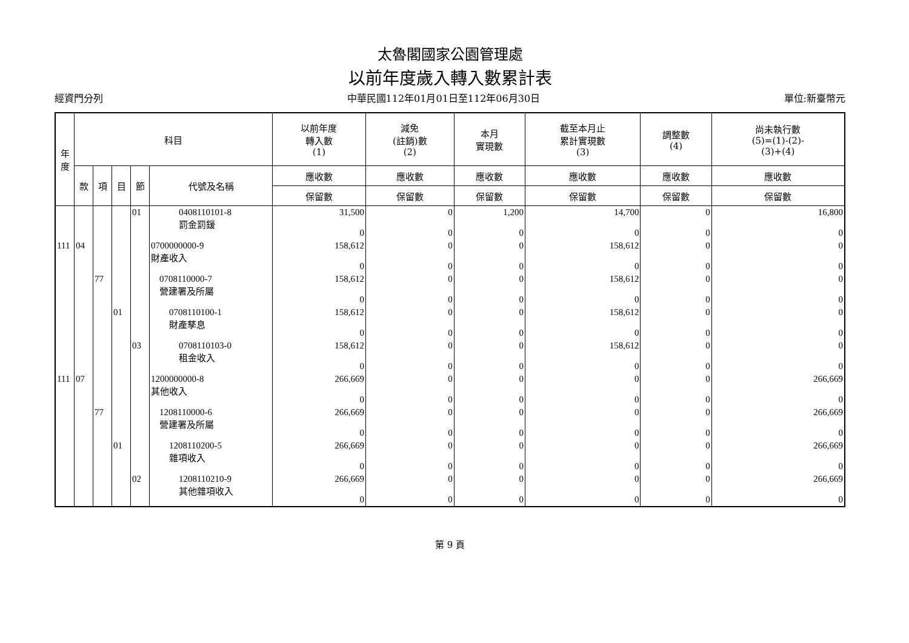太魯閣國家公園管理處
以前年度歲入轉入數累計表
經資門分列 中華民國112年01月01日至112年06月30日 單位:新臺幣元
| 年 度 | 科目 | | | | | 以前年度 轉入數 (1) | 減免 (註銷)數 (2) | 本月 實現數 | 截至本月止 累計實現數 (3) | 調整數 (4) | 尚未執行數 (5)=(1)-(2)- (3)+(4) |
| --- | --- | --- | --- | --- | --- | --- | --- | --- | --- | --- | --- |
| | 款 | 項 | 目 | 節 | 代號及名稱 | 應收數 | 應收數 | 應收數 | 應收數 | 應收數 | 應收數 |
| | | | | | | 保留數 | 保留數 | 保留數 | 保留數 | 保留數 | 保留數 |
| | | | | 01 | 0408110101-8 罰金罰鍰 | 31,500 0 | 0 0 | 1,200 0 | 14,700 0 | 0 0 | 16,800 0 |
| 111 | 04 | | | | 0700000000-9 財產收入 | 158,612 0 | 0 0 | 0 0 | 158,612 0 | 0 0 | 0 0 |
| | | 77 | | | 0708110000-7 營建署及所屬 | 158,612 0 | 0 0 | 0 0 | 158,612 0 | 0 0 | 0 0 |
| | | | 01 | | 0708110100-1 財產孳息 | 158,612 0 | 0 0 | 0 0 | 158,612 0 | 0 0 | 0 0 |
| | | | | 03 | 0708110103-0 租金收入 | 158,612 0 | 0 0 | 0 0 | 158,612 0 | 0 0 | 0 0 |
| 111 | 07 | | | | 1200000000-8 其他收入 | 266,669 0 | 0 0 | 0 0 | 0 0 | 0 0 | 266,669 0 |
| | | 77 | | | 1208110000-6 營建署及所屬 | 266,669 0 | 0 0 | 0 0 | 0 0 | 0 0 | 266,669 0 |
| | | | 01 | | 1208110200-5 雜項收入 | 266,669 0 | 0 0 | 0 0 | 0 0 | 0 0 | 266,669 0 |
| | | | | 02 | 1208110210-9 其他雜項收入 | 266,669 0 | 0 0 | 0 0 | 0 0 | 0 0 | 266,669 0 |
第 9 頁